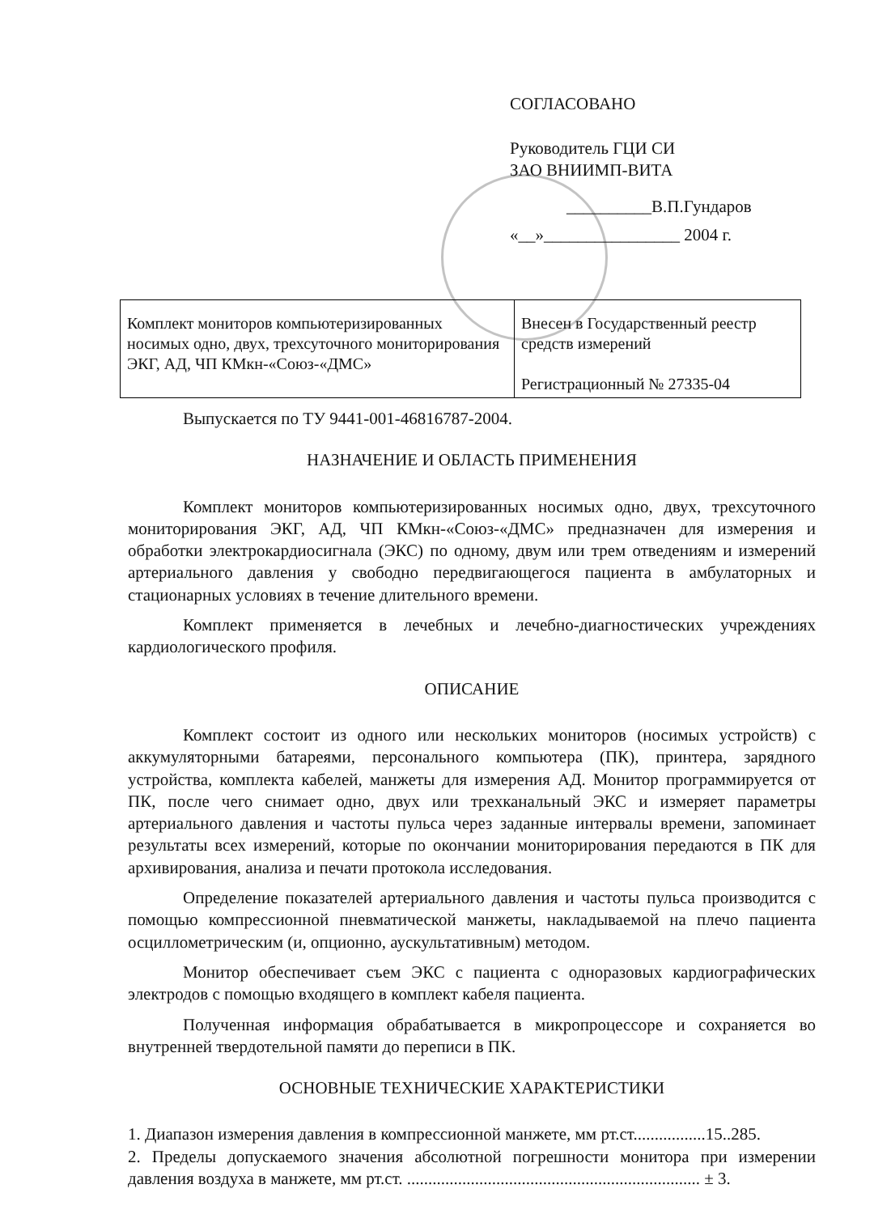СОГЛАСОВАНО
Руководитель ГЦИ СИ
ЗАО ВНИИМП-ВИТА
__________В.П.Гундаров
«__»________________ 2004 г.
| Комплект мониторов компьютеризированных носимых одно, двух, трехсуточного мониторирования ЭКГ, АД, ЧП КМкн-«Союз-«ДМС» | Внесен в Государственный реестр средств измерений Регистрационный № 27335-04 |
Выпускается по ТУ 9441-001-46816787-2004.
НАЗНАЧЕНИЕ И ОБЛАСТЬ ПРИМЕНЕНИЯ
Комплект мониторов компьютеризированных носимых одно, двух, трехсуточного мониторирования ЭКГ, АД, ЧП КМкн-«Союз-«ДМС» предназначен для измерения и обработки электрокардиосигнала (ЭКС) по одному, двум или трем отведениям и измерений артериального давления у свободно передвигающегося пациента в амбулаторных и стационарных условиях в течение длительного времени.
Комплект применяется в лечебных и лечебно-диагностических учреждениях кардиологического профиля.
ОПИСАНИЕ
Комплект состоит из одного или нескольких мониторов (носимых устройств) с аккумуляторными батареями, персонального компьютера (ПК), принтера, зарядного устройства, комплекта кабелей, манжеты для измерения АД. Монитор программируется от ПК, после чего снимает одно, двух или трехканальный ЭКС и измеряет параметры артериального давления и частоты пульса через заданные интервалы времени, запоминает результаты всех измерений, которые по окончании мониторирования передаются в ПК для архивирования, анализа и печати протокола исследования.
Определение показателей артериального давления и частоты пульса производится с помощью компрессионной пневматической манжеты, накладываемой на плечо пациента осциллометрическим (и, опционно, аускультативным) методом.
Монитор обеспечивает съем ЭКС с пациента с одноразовых кардиографических электродов с помощью входящего в комплект кабеля пациента.
Полученная информация обрабатывается в микропроцессоре и сохраняется во внутренней твердотельной памяти до переписи в ПК.
ОСНОВНЫЕ ТЕХНИЧЕСКИЕ ХАРАКТЕРИСТИКИ
1. Диапазон измерения давления в компрессионной манжете, мм рт.ст.................15..285.
2. Пределы допускаемого значения абсолютной погрешности монитора при измерении давления воздуха в манжете, мм рт.ст. ..................................................................... ± 3.